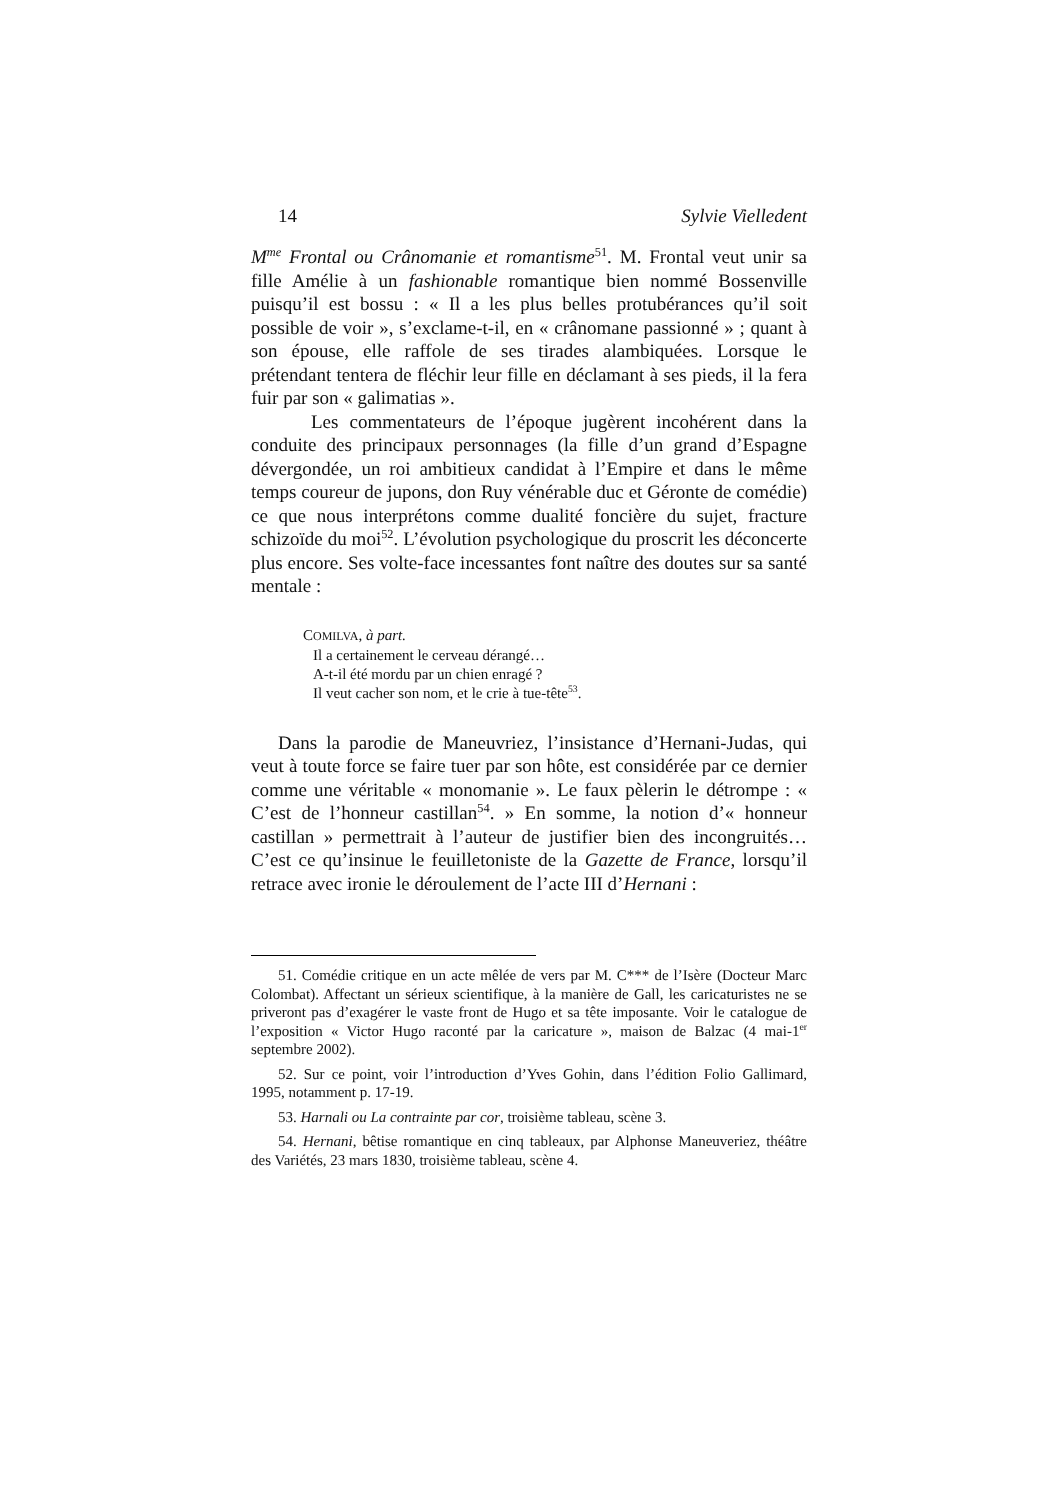14 Sylvie Vielledent
M<sup>me</sup> Frontal ou Crânomanie et romantisme<sup>51</sup>. M. Frontal veut unir sa fille Amélie à un fashionable romantique bien nommé Bossenville puisqu’il est bossu : « Il a les plus belles protubérances qu’il soit possible de voir », s’exclame-t-il, en « crânomane passionné » ; quant à son épouse, elle raffole de ses tirades alambiquées. Lorsque le prétendant tentera de fléchir leur fille en déclamant à ses pieds, il la fera fuir par son « galimatias ».
Les commentateurs de l’époque jugèrent incohérent dans la conduite des principaux personnages (la fille d’un grand d’Espagne dévergondée, un roi ambitieux candidat à l’Empire et dans le même temps coureur de jupons, don Ruy vénérable duc et Géronte de comédie) ce que nous interprétons comme dualité foncière du sujet, fracture schizoïde du moi<sup>52</sup>. L’évolution psychologique du proscrit les déconcerte plus encore. Ses volte-face incessantes font naître des doutes sur sa santé mentale :
COMILVA, à part.
Il a certainement le cerveau dérangé…
A-t-il été mordu par un chien enragé ?
Il veut cacher son nom, et le crie à tue-tête<sup>53</sup>.
Dans la parodie de Maneuvriez, l’insistance d’Hernani-Judas, qui veut à toute force se faire tuer par son hôte, est considérée par ce dernier comme une véritable « monomanie ». Le faux pèlerin le détrompe : « C’est de l’honneur castillan<sup>54</sup>. » En somme, la notion d’« honneur castillan » permettrait à l’auteur de justifier bien des incongruités… C’est ce qu’insinue le feuilletoniste de la Gazette de France, lorsqu’il retrace avec ironie le déroulement de l’acte III d’Hernani :
51. Comédie critique en un acte mêlée de vers par M. C*** de l’Isère (Docteur Marc Colombat). Affectant un sérieux scientifique, à la manière de Gall, les caricaturistes ne se priveront pas d’exagérer le vaste front de Hugo et sa tête imposante. Voir le catalogue de l’exposition « Victor Hugo raconté par la caricature », maison de Balzac (4 mai-1<sup>er</sup> septembre 2002).
52. Sur ce point, voir l’introduction d’Yves Gohin, dans l’édition Folio Gallimard, 1995, notamment p. 17-19.
53. Harnali ou La contrainte par cor, troisième tableau, scène 3.
54. Hernani, bêtise romantique en cinq tableaux, par Alphonse Maneuveriez, théâtre des Variétés, 23 mars 1830, troisième tableau, scène 4.